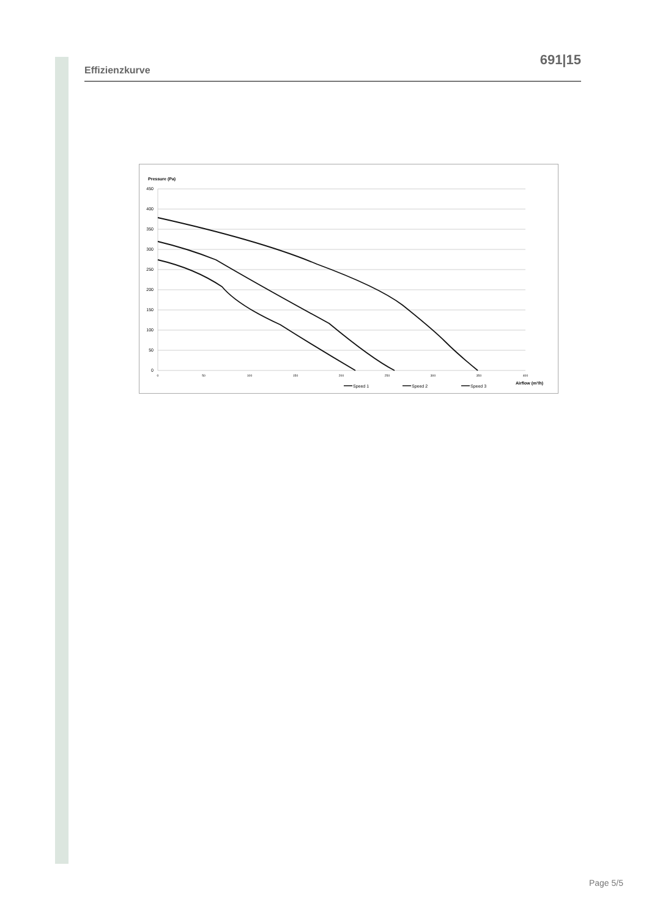691|15
Effizienzkurve
Pressure (Pa)
450
400
350
300
250
200
150
100
50
0
0
50
100
150
200
250
300
350
400
Airflow (m³/h)
Speed 1
Speed 2
Speed 3
Page 5/5